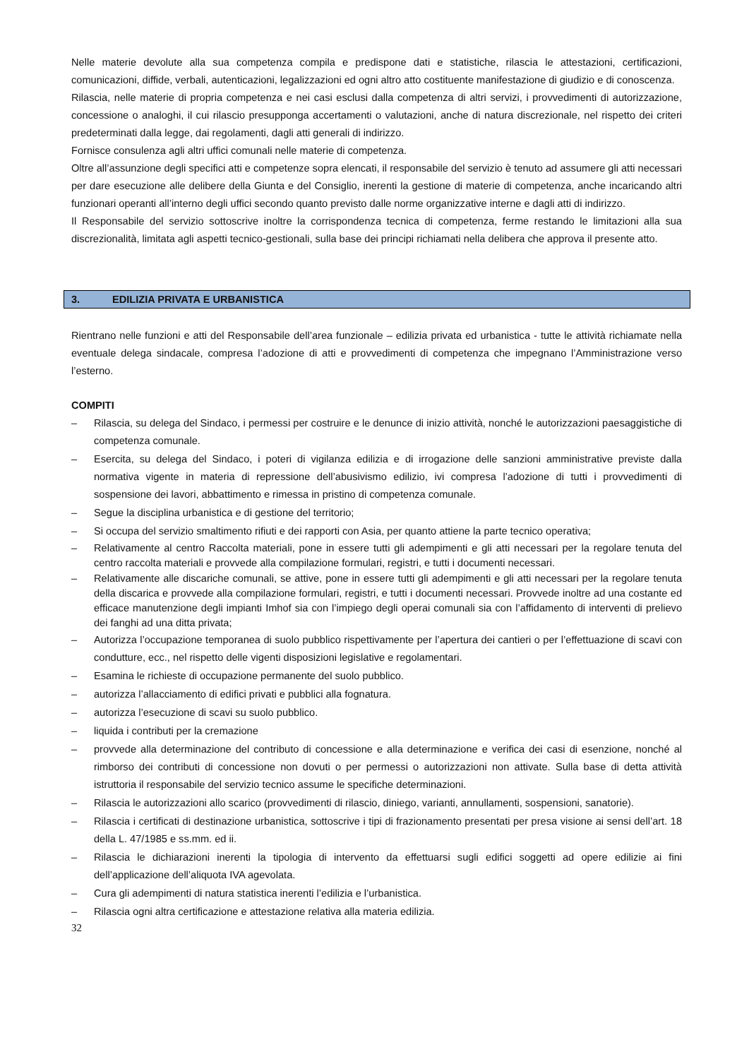Nelle materie devolute alla sua competenza compila e predispone dati e statistiche, rilascia le attestazioni, certificazioni, comunicazioni, diffide, verbali, autenticazioni, legalizzazioni ed ogni altro atto costituente manifestazione di giudizio e di conoscenza.
Rilascia, nelle materie di propria competenza e nei casi esclusi dalla competenza di altri servizi, i provvedimenti di autorizzazione, concessione o analoghi, il cui rilascio presupponga accertamenti o valutazioni, anche di natura discrezionale, nel rispetto dei criteri predeterminati dalla legge, dai regolamenti, dagli atti generali di indirizzo.
Fornisce consulenza agli altri uffici comunali nelle materie di competenza.
Oltre all’assunzione degli specifici atti e competenze sopra elencati, il responsabile del servizio è tenuto ad assumere gli atti necessari per dare esecuzione alle delibere della Giunta e del Consiglio, inerenti la gestione di materie di competenza, anche incaricando altri funzionari operanti all’interno degli uffici secondo quanto previsto dalle norme organizzative interne e dagli atti di indirizzo.
Il Responsabile del servizio sottoscrive inoltre la corrispondenza tecnica di competenza, ferme restando le limitazioni alla sua discrezionalità, limitata agli aspetti tecnico-gestionali, sulla base dei principi richiamati nella delibera che approva il presente atto.
3. EDILIZIA PRIVATA E URBANISTICA
Rientrano nelle funzioni e atti del Responsabile dell’area funzionale – edilizia privata ed urbanistica - tutte le attività richiamate nella eventuale delega sindacale, compresa l’adozione di atti e provvedimenti di competenza che impegnano l’Amministrazione verso l’esterno.
COMPITI
– Rilascia, su delega del Sindaco, i permessi per costruire e le denunce di inizio attività, nonché le autorizzazioni paesaggistiche di competenza comunale.
– Esercita, su delega del Sindaco, i poteri di vigilanza edilizia e di irrogazione delle sanzioni amministrative previste dalla normativa vigente in materia di repressione dell’abusivismo edilizio, ivi compresa l’adozione di tutti i provvedimenti di sospensione dei lavori, abbattimento e rimessa in pristino di competenza comunale.
– Segue la disciplina urbanistica e di gestione del territorio;
– Si occupa del servizio smaltimento rifiuti e dei rapporti con Asia, per quanto attiene la parte tecnico operativa;
– Relativamente al centro Raccolta materiali, pone in essere tutti gli adempimenti e gli atti necessari per la regolare tenuta del centro raccolta materiali e provvede alla compilazione formulari, registri, e tutti i documenti necessari.
– Relativamente alle discariche comunali, se attive, pone in essere tutti gli adempimenti e gli atti necessari per la regolare tenuta della discarica e provvede alla compilazione formulari, registri, e tutti i documenti necessari. Provvede inoltre ad una costante ed efficace manutenzione degli impianti Imhof sia con l’impiego degli operai comunali sia con l’affidamento di interventi di prelievo dei fanghi ad una ditta privata;
– Autorizza l’occupazione temporanea di suolo pubblico rispettivamente per l’apertura dei cantieri o per l’effettuazione di scavi con condutture, ecc., nel rispetto delle vigenti disposizioni legislative e regolamentari.
– Esamina le richieste di occupazione permanente del suolo pubblico.
– autorizza l’allacciamento di edifici privati e pubblici alla fognatura.
– autorizza l’esecuzione di scavi su suolo pubblico.
– liquida i contributi per la cremazione
– provvede alla determinazione del contributo di concessione e alla determinazione e verifica dei casi di esenzione, nonché al rimborso dei contributi di concessione non dovuti o per permessi o autorizzazioni non attivate. Sulla base di detta attività istruttoria il responsabile del servizio tecnico assume le specifiche determinazioni.
– Rilascia le autorizzazioni allo scarico (provvedimenti di rilascio, diniego, varianti, annullamenti, sospensioni, sanatorie).
– Rilascia i certificati di destinazione urbanistica, sottoscrive i tipi di frazionamento presentati per presa visione ai sensi dell’art. 18 della L. 47/1985 e ss.mm. ed ii.
– Rilascia le dichiarazioni inerenti la tipologia di intervento da effettuarsi sugli edifici soggetti ad opere edilizie ai fini dell’applicazione dell’aliquota IVA agevolata.
– Cura gli adempimenti di natura statistica inerenti l’edilizia e l’urbanistica.
– Rilascia ogni altra certificazione e attestazione relativa alla materia edilizia.
32